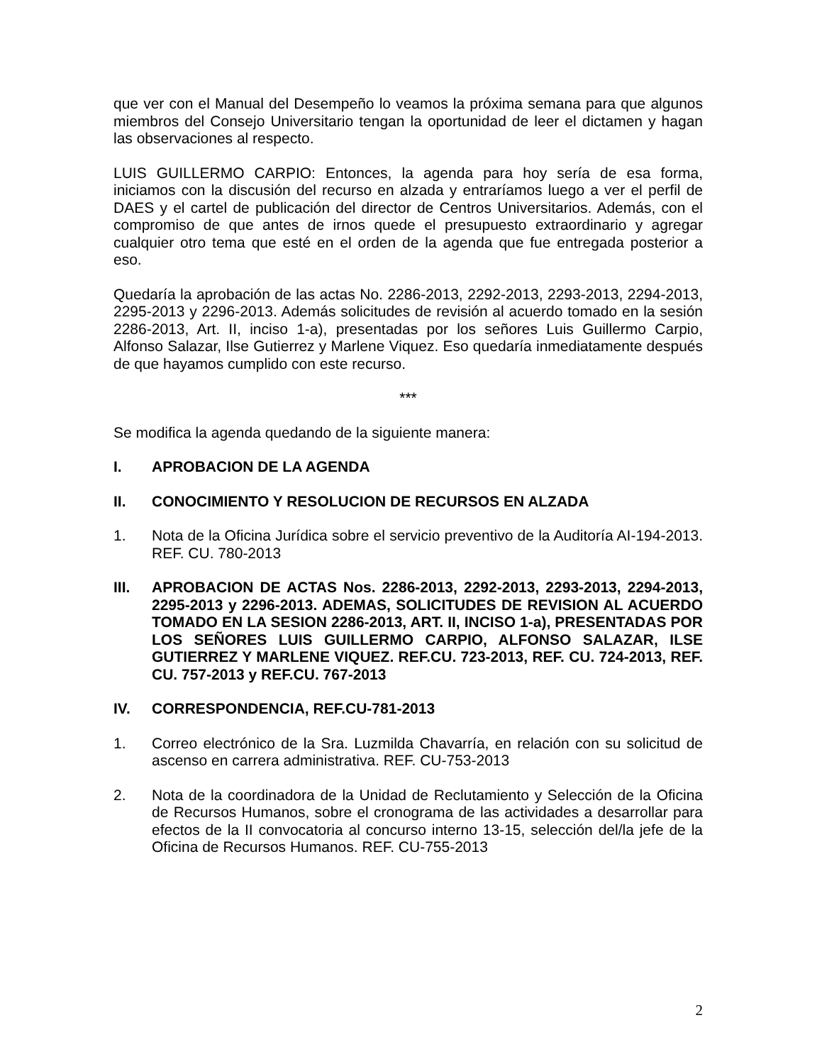que ver con el Manual del Desempeño lo veamos la próxima semana para que algunos miembros del Consejo Universitario tengan la oportunidad de leer el dictamen y hagan las observaciones al respecto.
LUIS GUILLERMO CARPIO: Entonces, la agenda para hoy sería de esa forma, iniciamos con la discusión del recurso en alzada y entraríamos luego a ver el perfil de DAES y el cartel de publicación del director de Centros Universitarios. Además, con el compromiso de que antes de irnos quede el presupuesto extraordinario y agregar cualquier otro tema que esté en el orden de la agenda que fue entregada posterior a eso.
Quedaría la aprobación de las actas No. 2286-2013, 2292-2013, 2293-2013, 2294-2013, 2295-2013 y 2296-2013. Además solicitudes de revisión al acuerdo tomado en la sesión 2286-2013, Art. II, inciso 1-a), presentadas por los señores Luis Guillermo Carpio, Alfonso Salazar, Ilse Gutierrez y Marlene Viquez. Eso quedaría inmediatamente después de que hayamos cumplido con este recurso.
***
Se modifica la agenda quedando de la siguiente manera:
I. APROBACION DE LA AGENDA
II. CONOCIMIENTO Y RESOLUCION DE RECURSOS EN ALZADA
1. Nota de la Oficina Jurídica sobre el servicio preventivo de la Auditoría AI-194-2013. REF. CU. 780-2013
III. APROBACION DE ACTAS Nos. 2286-2013, 2292-2013, 2293-2013, 2294-2013, 2295-2013 y 2296-2013. ADEMAS, SOLICITUDES DE REVISION AL ACUERDO TOMADO EN LA SESION 2286-2013, ART. II, INCISO 1-a), PRESENTADAS POR LOS SEÑORES LUIS GUILLERMO CARPIO, ALFONSO SALAZAR, ILSE GUTIERREZ Y MARLENE VIQUEZ. REF.CU. 723-2013, REF. CU. 724-2013, REF. CU. 757-2013 y REF.CU. 767-2013
IV. CORRESPONDENCIA, REF.CU-781-2013
1. Correo electrónico de la Sra. Luzmilda Chavarría, en relación con su solicitud de ascenso en carrera administrativa. REF. CU-753-2013
2. Nota de la coordinadora de la Unidad de Reclutamiento y Selección de la Oficina de Recursos Humanos, sobre el cronograma de las actividades a desarrollar para efectos de la II convocatoria al concurso interno 13-15, selección del/la jefe de la Oficina de Recursos Humanos. REF. CU-755-2013
2